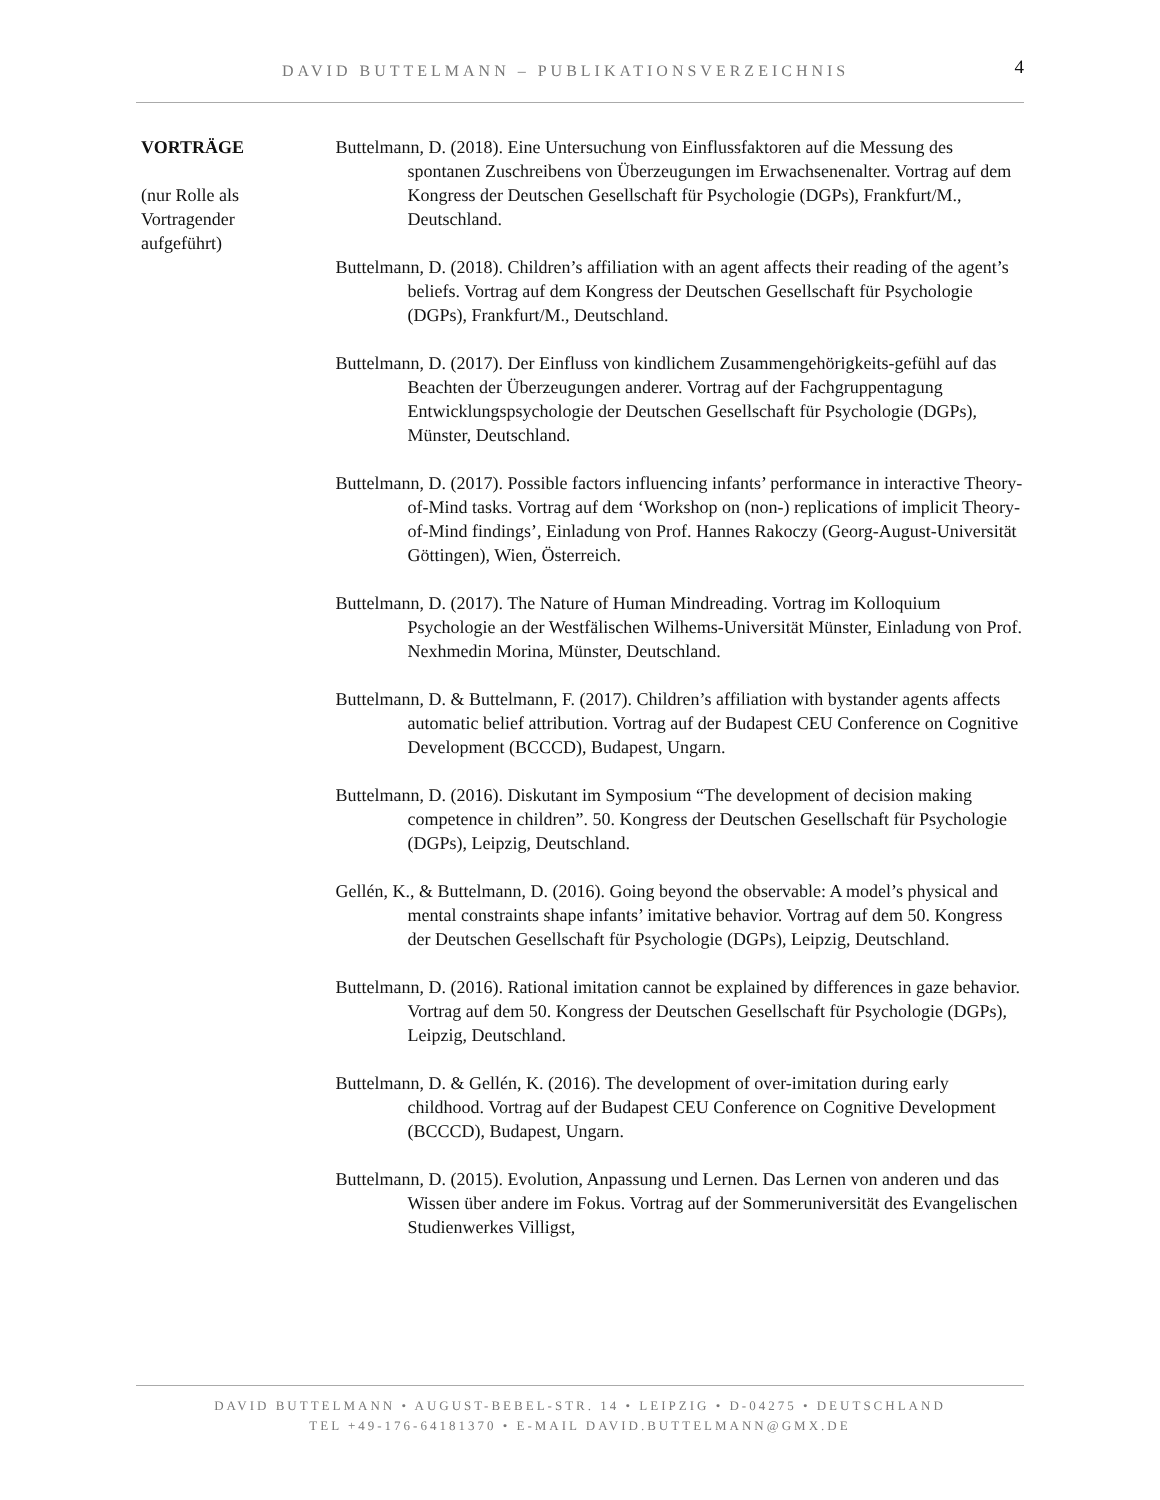DAVID BUTTELMANN – PUBLIKATIONSVERZEICHNIS 4
VORTRÄGE
(nur Rolle als
Vortragender
aufgeführt)
Buttelmann, D. (2018). Eine Untersuchung von Einflussfaktoren auf die Messung des spontanen Zuschreibens von Überzeugungen im Erwachsenenalter. Vortrag auf dem Kongress der Deutschen Gesellschaft für Psychologie (DGPs), Frankfurt/M., Deutschland.
Buttelmann, D. (2018). Children’s affiliation with an agent affects their reading of the agent’s beliefs. Vortrag auf dem Kongress der Deutschen Gesellschaft für Psychologie (DGPs), Frankfurt/M., Deutschland.
Buttelmann, D. (2017). Der Einfluss von kindlichem Zusammengehörigkeits-gefühl auf das Beachten der Überzeugungen anderer. Vortrag auf der Fachgruppentagung Entwicklungspsychologie der Deutschen Gesellschaft für Psychologie (DGPs), Münster, Deutschland.
Buttelmann, D. (2017). Possible factors influencing infants’ performance in interactive Theory-of-Mind tasks. Vortrag auf dem ‘Workshop on (non-) replications of implicit Theory-of-Mind findings’, Einladung von Prof. Hannes Rakoczy (Georg-August-Universität Göttingen), Wien, Österreich.
Buttelmann, D. (2017). The Nature of Human Mindreading. Vortrag im Kolloquium Psychologie an der Westfälischen Wilhems-Universität Münster, Einladung von Prof. Nexhmedin Morina, Münster, Deutschland.
Buttelmann, D. & Buttelmann, F. (2017). Children’s affiliation with bystander agents affects automatic belief attribution. Vortrag auf der Budapest CEU Conference on Cognitive Development (BCCCD), Budapest, Ungarn.
Buttelmann, D. (2016). Diskutant im Symposium “The development of decision making competence in children”. 50. Kongress der Deutschen Gesellschaft für Psychologie (DGPs), Leipzig, Deutschland.
Gellén, K., & Buttelmann, D. (2016). Going beyond the observable: A model’s physical and mental constraints shape infants’ imitative behavior. Vortrag auf dem 50. Kongress der Deutschen Gesellschaft für Psychologie (DGPs), Leipzig, Deutschland.
Buttelmann, D. (2016). Rational imitation cannot be explained by differences in gaze behavior. Vortrag auf dem 50. Kongress der Deutschen Gesellschaft für Psychologie (DGPs), Leipzig, Deutschland.
Buttelmann, D. & Gellén, K. (2016). The development of over-imitation during early childhood. Vortrag auf der Budapest CEU Conference on Cognitive Development (BCCCD), Budapest, Ungarn.
Buttelmann, D. (2015). Evolution, Anpassung und Lernen. Das Lernen von anderen und das Wissen über andere im Fokus. Vortrag auf der Sommeruniversität des Evangelischen Studienwerkes Villigst,
DAVID BUTTELMANN • AUGUST-BEBEL-STR. 14 • LEIPZIG • D-04275 • DEUTSCHLAND
TEL +49-176-64181370 • E-MAIL DAVID.BUTTELMANN@GMX.DE